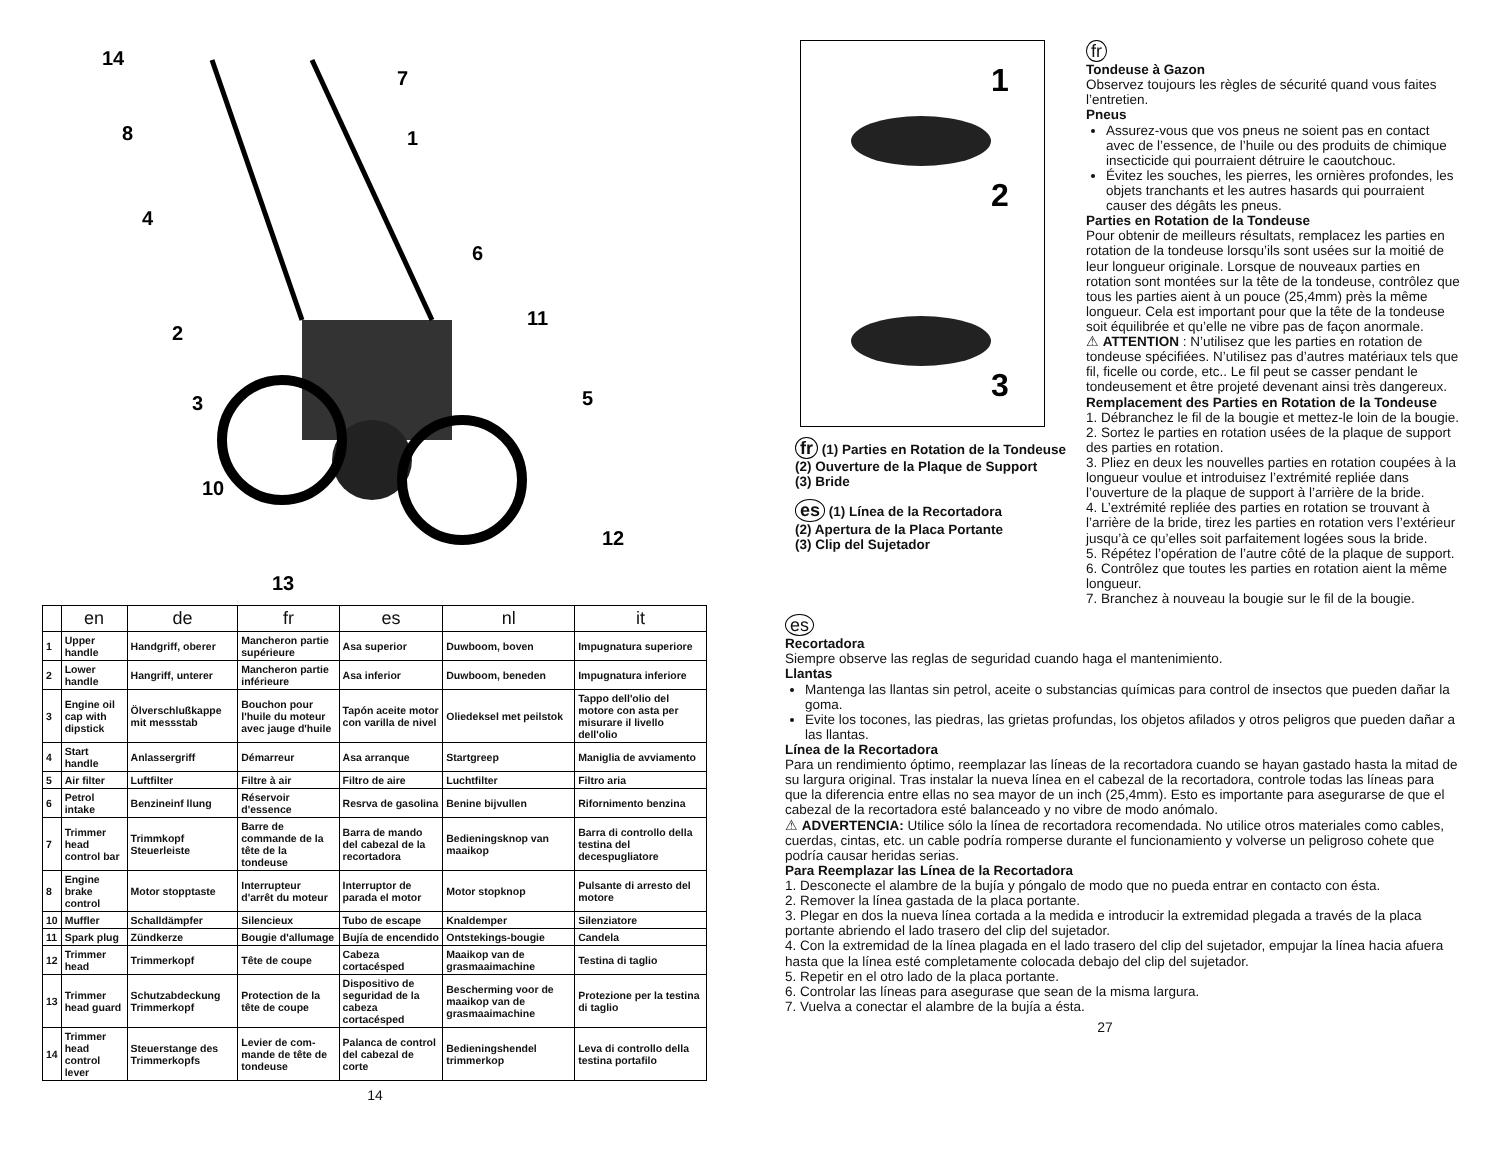14
7
8
1
4
6
2
11
3
5
10
12
13
| | en | de | fr | es | nl | it |
| --- | --- | --- | --- | --- | --- | --- |
| 1 | Upper handle | Handgriff, oberer | Mancheron partie supérieure | Asa superior | Duwboom, boven | Impugnatura superiore |
| 2 | Lower handle | Hangriff, unterer | Mancheron partie inférieure | Asa inferior | Duwboom, beneden | Impugnatura inferiore |
| 3 | Engine oil cap with dipstick | Ölverschlußkappe mit messstab | Bouchon pour l'huile du moteur avec jauge d'huile | Tapón aceite motor con varilla de nivel | Oliedeksel met peilstok | Tappo dell'olio del motore con asta per misurare il livello dell'olio |
| 4 | Start handle | Anlassergriff | Démarreur | Asa arranque | Startgreep | Maniglia de avviamento |
| 5 | Air filter | Luftfilter | Filtre à air | Filtro de aire | Luchtfilter | Filtro aria |
| 6 | Petrol intake | Benzineinf llung | Réservoir d'essence | Resrva de gasolina | Benine bijvullen | Rifornimento benzina |
| 7 | Trimmer head control bar | Trimmkopf Steuerleiste | Barre de commande de la tête de la tondeuse | Barra de mando del cabezal de la recortadora | Bedieningsknop van maaikop | Barra di controllo della testina del decespugliatore |
| 8 | Engine brake control | Motor stopptaste | Interrupteur d'arrêt du moteur | Interruptor de parada el motor | Motor stopknop | Pulsante di arresto del motore |
| 10 | Muffler | Schalldämpfer | Silencieux | Tubo de escape | Knaldemper | Silenziatore |
| 11 | Spark plug | Zündkerze | Bougie d'allumage | Bujía de encendido | Ontstekings-bougie | Candela |
| 12 | Trimmer head | Trimmerkopf | Tête de coupe | Cabeza cortacésped | Maaikop van de grasmaaimachine | Testina di taglio |
| 13 | Trimmer head guard | Schutzabdeckung Trimmerkopf | Protection de la tête de coupe | Dispositivo de seguridad de la cabeza cortacésped | Bescherming voor de maaikop van de grasmaaimachine | Protezione per la testina di taglio |
| 14 | Trimmer head control lever | Steuerstange des Trimmerkopfs | Levier de com-mande de tête de tondeuse | Palanca de control del cabezal de corte | Bedieningshendel trimmerkop | Leva di controllo della testina portafilo |
14
1
2
3
fr (1) Parties en Rotation de la Tondeuse
(2) Ouverture de la Plaque de Support
(3) Bride
es (1) Línea de la Recortadora
(2) Apertura de la Placa Portante
(3) Clip del Sujetador
fr
Tondeuse à Gazon
Observez toujours les règles de sécurité quand vous faites l’entretien.
Pneus
Assurez-vous que vos pneus ne soient pas en contact avec de l’essence, de l’huile ou des produits de chimique insecticide qui pourraient détruire le caoutchouc.
Évitez les souches, les pierres, les ornières profondes, les objets tranchants et les autres hasards qui pourraient causer des dégâts les pneus.
Parties en Rotation de la Tondeuse
Pour obtenir de meilleurs résultats, remplacez les parties en rotation de la tondeuse lorsqu’ils sont usées sur la moitié de leur longueur originale. Lorsque de nouveaux parties en rotation sont montées sur la tête de la tondeuse, contrôlez que tous les parties aient à un pouce (25,4mm) près la même longueur. Cela est important pour que la tête de la tondeuse soit équilibrée et qu’elle ne vibre pas de façon anormale.
⚠ ATTENTION : N’utilisez que les parties en rotation de tondeuse spécifiées. N’utilisez pas d’autres matériaux tels que fil, ficelle ou corde, etc.. Le fil peut se casser pendant le tondeusement et être projeté devenant ainsi très dangereux.
Remplacement des Parties en Rotation de la Tondeuse
1. Débranchez le fil de la bougie et mettez-le loin de la bougie.
2. Sortez le parties en rotation usées de la plaque de support des parties en rotation.
3. Pliez en deux les nouvelles parties en rotation coupées à la longueur voulue et introduisez l’extrémité repliée dans l’ouverture de la plaque de support à l’arrière de la bride.
4. L’extrémité repliée des parties en rotation se trouvant à l’arrière de la bride, tirez les parties en rotation vers l’extérieur jusqu’à ce qu’elles soit parfaitement logées sous la bride.
5. Répétez l’opération de l’autre côté de la plaque de support.
6. Contrôlez que toutes les parties en rotation aient la même longueur.
7. Branchez à nouveau la bougie sur le fil de la bougie.
es
Recortadora
Siempre observe las reglas de seguridad cuando haga el mantenimiento.
Llantas
Mantenga las llantas sin petrol, aceite o substancias químicas para control de insectos que pueden dañar la goma.
Evite los tocones, las piedras, las grietas profundas, los objetos afilados y otros peligros que pueden dañar a las llantas.
Línea de la Recortadora
Para un rendimiento óptimo, reemplazar las líneas de la recortadora cuando se hayan gastado hasta la mitad de su largura original. Tras instalar la nueva línea en el cabezal de la recortadora, controle todas las líneas para que la diferencia entre ellas no sea mayor de un inch (25,4mm). Esto es importante para asegurarse de que el cabezal de la recortadora esté balanceado y no vibre de modo anómalo.
⚠ ADVERTENCIA: Utilice sólo la línea de recortadora recomendada. No utilice otros materiales como cables, cuerdas, cintas, etc. un cable podría romperse durante el funcionamiento y volverse un peligroso cohete que podría causar heridas serias.
Para Reemplazar las Línea de la Recortadora
1. Desconecte el alambre de la bujía y póngalo de modo que no pueda entrar en contacto con ésta.
2. Remover la línea gastada de la placa portante.
3. Plegar en dos la nueva línea cortada a la medida e introducir la extremidad plegada a través de la placa portante abriendo el lado trasero del clip del sujetador.
4. Con la extremidad de la línea plagada en el lado trasero del clip del sujetador, empujar la línea hacia afuera hasta que la línea esté completamente colocada debajo del clip del sujetador.
5. Repetir en el otro lado de la placa portante.
6. Controlar las líneas para asegurase que sean de la misma largura.
7. Vuelva a conectar el alambre de la bujía a ésta.
27